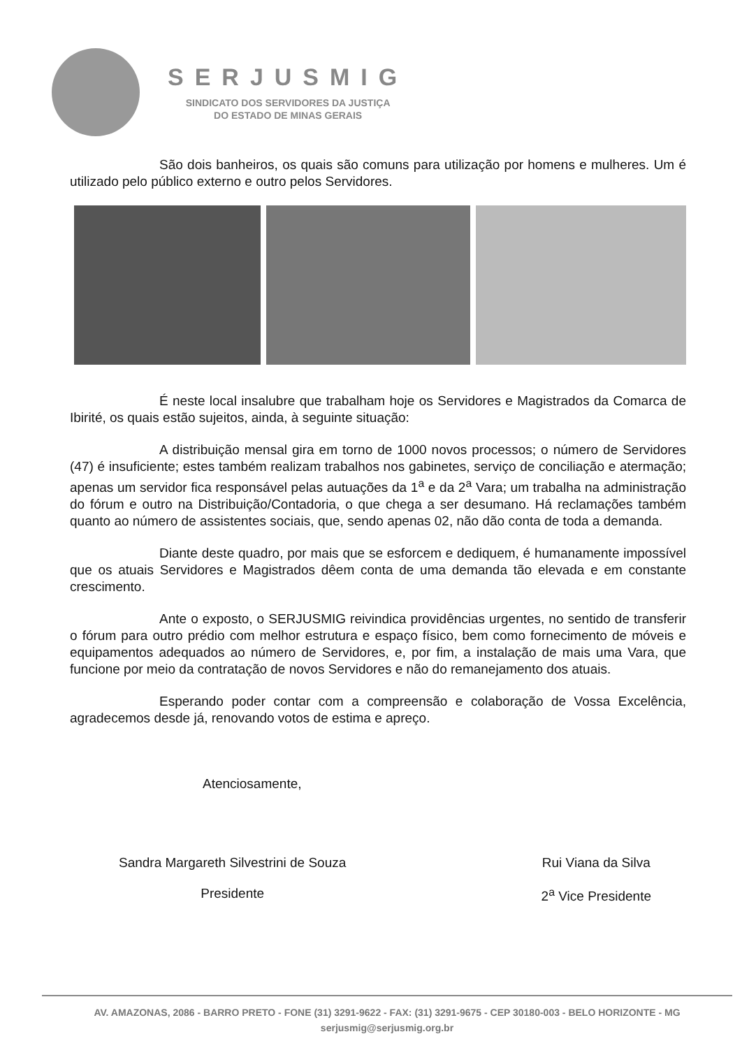SERJUSMIG
SINDICATO DOS SERVIDORES DA JUSTIÇA
DO ESTADO DE MINAS GERAIS
São dois banheiros, os quais são comuns para utilização por homens e mulheres. Um é utilizado pelo público externo e outro pelos Servidores.
É neste local insalubre que trabalham hoje os Servidores e Magistrados da Comarca de Ibirité, os quais estão sujeitos, ainda, à seguinte situação:
A distribuição mensal gira em torno de 1000 novos processos; o número de Servidores (47) é insuficiente; estes também realizam trabalhos nos gabinetes, serviço de conciliação e atermação; apenas um servidor fica responsável pelas autuações da 1<sup>a</sup> e da 2<sup>a</sup> Vara; um trabalha na administração do fórum e outro na Distribuição/Contadoria, o que chega a ser desumano. Há reclamações também quanto ao número de assistentes sociais, que, sendo apenas 02, não dão conta de toda a demanda.
Diante deste quadro, por mais que se esforcem e dediquem, é humanamente impossível que os atuais Servidores e Magistrados dêem conta de uma demanda tão elevada e em constante crescimento.
Ante o exposto, o SERJUSMIG reivindica providências urgentes, no sentido de transferir o fórum para outro prédio com melhor estrutura e espaço físico, bem como fornecimento de móveis e equipamentos adequados ao número de Servidores, e, por fim, a instalação de mais uma Vara, que funcione por meio da contratação de novos Servidores e não do remanejamento dos atuais.
Esperando poder contar com a compreensão e colaboração de Vossa Excelência, agradecemos desde já, renovando votos de estima e apreço.
Atenciosamente,
Sandra Margareth Silvestrini de Souza
Presidente
Rui Viana da Silva
2<sup>a</sup> Vice Presidente
AV. AMAZONAS, 2086 - BARRO PRETO - FONE (31) 3291-9622 - FAX: (31) 3291-9675 - CEP 30180-003 - BELO HORIZONTE - MG
serjusmig@serjusmig.org.br